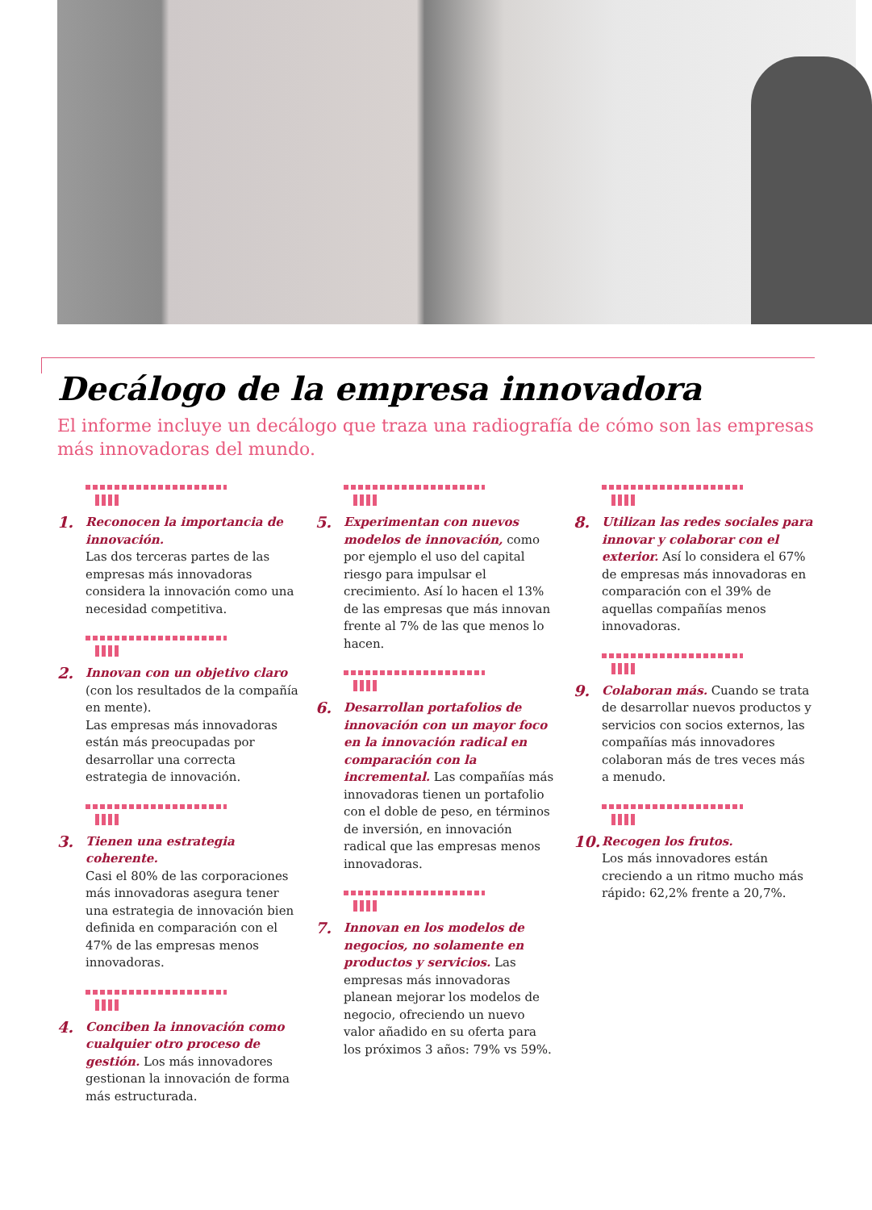Decálogo de la empresa innovadora
El informe incluye un decálogo que traza una radiografía de cómo son las empresas más innovadoras del mundo.
1. Reconocen la importancia de innovación.
Las dos terceras partes de las empresas más innovadoras considera la innovación como una necesidad competitiva.
2. Innovan con un objetivo claro (con los resultados de la compañía en mente).
Las empresas más innovadoras están más preocupadas por desarrollar una correcta estrategia de innovación.
3. Tienen una estrategia coherente.
Casi el 80% de las corporaciones más innovadoras asegura tener una estrategia de innovación bien definida en comparación con el 47% de las empresas menos innovadoras.
4. Conciben la innovación como cualquier otro proceso de gestión. Los más innovadores gestionan la innovación de forma más estructurada.
5. Experimentan con nuevos modelos de innovación, como por ejemplo el uso del capital riesgo para impulsar el crecimiento. Así lo hacen el 13% de las empresas que más innovan frente al 7% de las que menos lo hacen.
6. Desarrollan portafolios de innovación con un mayor foco en la innovación radical en comparación con la incremental. Las compañías más innovadoras tienen un portafolio con el doble de peso, en términos de inversión, en innovación radical que las empresas menos innovadoras.
7. Innovan en los modelos de negocios, no solamente en productos y servicios. Las empresas más innovadoras planean mejorar los modelos de negocio, ofreciendo un nuevo valor añadido en su oferta para los próximos 3 años: 79% vs 59%.
8. Utilizan las redes sociales para innovar y colaborar con el exterior. Así lo considera el 67% de empresas más innovadoras en comparación con el 39% de aquellas compañías menos innovadoras.
9. Colaboran más. Cuando se trata de desarrollar nuevos productos y servicios con socios externos, las compañías más innovadores colaboran más de tres veces más a menudo.
10. Recogen los frutos.
Los más innovadores están creciendo a un ritmo mucho más rápido: 62,2% frente a 20,7%.